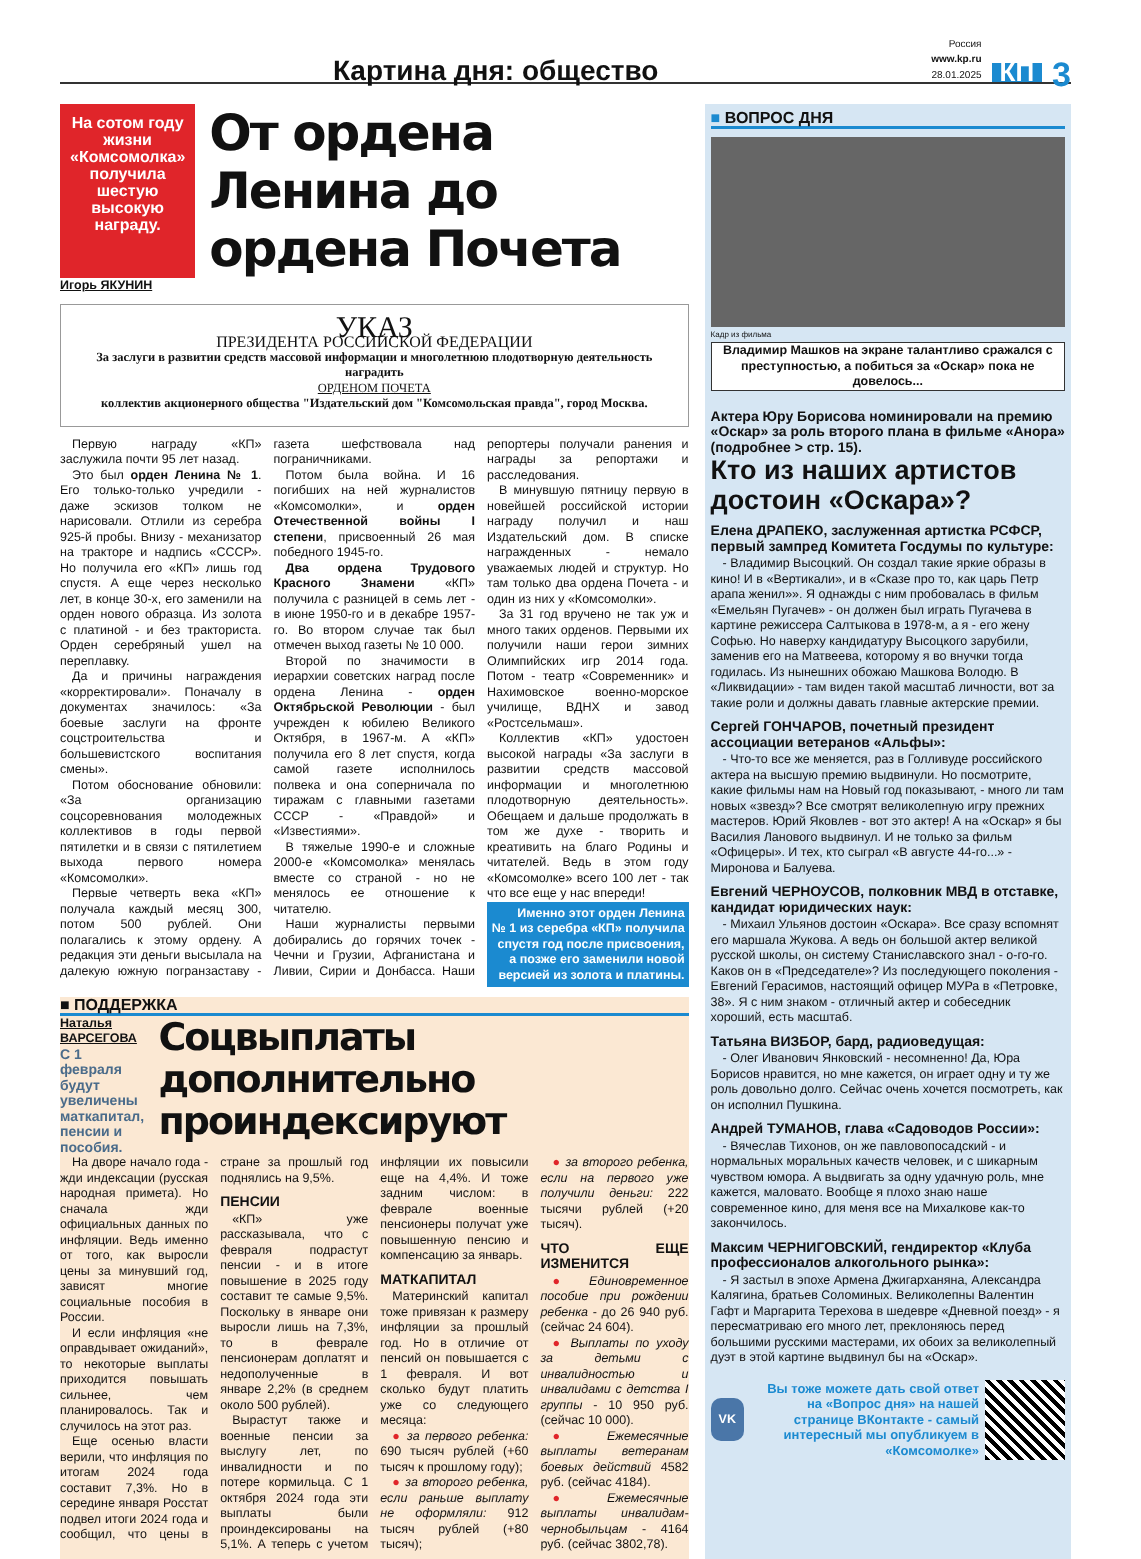Картина дня: общество
Россия
www.kp.ru
28.01.2025
КП
3
На сотом году жизни «Комсомолка» получила шестую высокую награду.
От ордена Ленина до ордена Почета
Игорь ЯКУНИН
УКАЗ
ПРЕЗИДЕНТА РОССИЙСКОЙ ФЕДЕРАЦИИ
За заслуги в развитии средств массовой информации и многолетнюю плодотворную деятельность наградить
ОРДЕНОМ ПОЧЕТА
коллектив акционерного общества "Издательский дом "Комсомольская правда", город Москва.
Первую награду «КП» заслужила почти 95 лет назад.
Это был орден Ленина № 1. Его только-только учредили - даже эскизов толком не нарисовали. Отлили из серебра 925-й пробы. Внизу - механизатор на тракторе и надпись «СССР». Но получила его «КП» лишь год спустя. А еще через несколько лет, в конце 30-х, его заменили на орден нового образца. Из золота с платиной - и без тракториста. Орден серебряный ушел на переплавку.
Да и причины награждения «корректировали». Поначалу в документах значилось: «За боевые заслуги на фронте соцстроительства и большевистского воспитания смены».
Потом обоснование обновили: «За организацию соцсоревнования молодежных коллективов в годы первой пятилетки и в связи с пятилетием выхода первого номера «Комсомолки».
Первые четверть века «КП» получала каждый месяц 300, потом 500 рублей. Они полагались к этому ордену. А редакция эти деньги высылала на далекую южную погранзаставу - газета шефствовала над пограничниками.
Потом была война. И 16 погибших на ней журналистов «Комсомолки», и орден Отечественной войны I степени, присвоенный 26 мая победного 1945-го.
Два ордена Трудового Красного Знамени «КП» получила с разницей в семь лет - в июне 1950-го и в декабре 1957-го. Во втором случае так был отмечен выход газеты № 10 000.
Второй по значимости в иерархии советских наград после ордена Ленина - орден Октябрьской Революции - был учрежден к юбилею Великого Октября, в 1967-м. А «КП» получила его 8 лет спустя, когда самой газете исполнилось полвека и она соперничала по тиражам с главными газетами СССР - «Правдой» и «Известиями».
В тяжелые 1990-е и сложные 2000-е «Комсомолка» менялась вместе со страной - но не менялось ее отношение к читателю.
Наши журналисты первыми добирались до горячих точек - Чечни и Грузии, Афганистана и Ливии, Сирии и Донбасса. Наши репортеры получали ранения и награды за репортажи и расследования.
В минувшую пятницу первую в новейшей российской истории награду получил и наш Издательский дом. В списке награжденных - немало уважаемых людей и структур. Но там только два ордена Почета - и один из них у «Комсомолки».
За 31 год вручено не так уж и много таких орденов. Первыми их получили наши герои зимних Олимпийских игр 2014 года. Потом - театр «Современник» и Нахимовское военно-морское училище, ВДНХ и завод «Ростсельмаш».
Коллектив «КП» удостоен высокой награды «За заслуги в развитии средств массовой информации и многолетнюю плодотворную деятельность». Обещаем и дальше продолжать в том же духе - творить и креативить на благо Родины и читателей. Ведь в этом году «Комсомолке» всего 100 лет - так что все еще у нас впереди!
Именно этот орден Ленина № 1 из серебра «КП» получила спустя год после присвоения, а позже его заменили новой версией из золота и платины.
■ ПОДДЕРЖКА
Наталья ВАРСЕГОВА
С 1 февраля будут увеличены маткапитал, пенсии и пособия.
Соцвыплаты дополнительно проиндексируют
На дворе начало года - жди индексации (русская народная примета). Но сначала жди официальных данных по инфляции. Ведь именно от того, как выросли цены за минувший год, зависят многие социальные пособия в России.
И если инфляция «не оправдывает ожиданий», то некоторые выплаты приходится повышать сильнее, чем планировалось. Так и случилось на этот раз.
Еще осенью власти верили, что инфляция по итогам 2024 года составит 7,3%. Но в середине января Росстат подвел итоги 2024 года и сообщил, что цены в стране за прошлый год поднялись на 9,5%.
ПЕНСИИ
«КП» уже рассказывала, что с февраля подрастут пенсии - и в итоге повышение в 2025 году составит те самые 9,5%. Поскольку в январе они выросли лишь на 7,3%, то в феврале пенсионерам доплатят и недополученные в январе 2,2% (в среднем около 500 рублей).
Вырастут также и военные пенсии за выслугу лет, по инвалидности и по потере кормильца. С 1 октября 2024 года эти выплаты были проиндексированы на 5,1%. А теперь с учетом инфляции их повысили еще на 4,4%. И тоже задним числом: в феврале военные пенсионеры получат уже повышенную пенсию и компенсацию за январь.
МАТКАПИТАЛ
Материнский капитал тоже привязан к размеру инфляции за прошлый год. Но в отличие от пенсий он повышается с 1 февраля. И вот сколько будут платить уже со следующего месяца:
● за первого ребенка: 690 тысяч рублей (+60 тысяч к прошлому году);
● за второго ребенка, если раньше выплату не оформляли: 912 тысяч рублей (+80 тысяч);
● за второго ребенка, если на первого уже получили деньги: 222 тысячи рублей (+20 тысяч).
ЧТО ЕЩЕ ИЗМЕНИТСЯ
● Единовременное пособие при рождении ребенка - до 26 940 руб. (сейчас 24 604).
● Выплаты по уходу за детьми с инвалидностью и инвалидами с детства I группы - 10 950 руб. (сейчас 10 000).
● Ежемесячные выплаты ветеранам боевых действий 4582 руб. (сейчас 4184).
● Ежемесячные выплаты инвалидам-чернобыльцам - 4164 руб. (сейчас 3802,78).
■ ВОПРОС ДНЯ
Кадр из фильма
Владимир Машков на экране талантливо сражался с преступностью, а побиться за «Оскар» пока не довелось...
Актера Юру Борисова номинировали на премию «Оскар» за роль второго плана в фильме «Анора» (подробнее > стр. 15).
Кто из наших артистов достоин «Оскара»?
Елена ДРАПЕКО, заслуженная артистка РСФСР, первый зампред Комитета Госдумы по культуре:
- Владимир Высоцкий. Он создал такие яркие образы в кино! И в «Вертикали», и в «Сказе про то, как царь Петр арапа женил»». Я однажды с ним пробовалась в фильм «Емельян Пугачев» - он должен был играть Пугачева в картине режиссера Салтыкова в 1978-м, а я - его жену Софью. Но наверху кандидатуру Высоцкого зарубили, заменив его на Матвеева, которому я во внучки тогда годилась. Из нынешних обожаю Машкова Володю. В «Ликвидации» - там виден такой масштаб личности, вот за такие роли и должны давать главные актерские премии.
Сергей ГОНЧАРОВ, почетный президент ассоциации ветеранов «Альфы»:
- Что-то все же меняется, раз в Голливуде российского актера на высшую премию выдвинули. Но посмотрите, какие фильмы нам на Новый год показывают, - много ли там новых «звезд»? Все смотрят великолепную игру прежних мастеров. Юрий Яковлев - вот это актер! А на «Оскар» я бы Василия Ланового выдвинул. И не только за фильм «Офицеры». И тех, кто сыграл «В августе 44-го...» - Миронова и Балуева.
Евгений ЧЕРНОУСОВ, полковник МВД в отставке, кандидат юридических наук:
- Михаил Ульянов достоин «Оскара». Все сразу вспомнят его маршала Жукова. А ведь он большой актер великой русской школы, он систему Станиславского знал - о-го-го. Каков он в «Председателе»? Из последующего поколения - Евгений Герасимов, настоящий офицер МУРа в «Петровке, 38». Я с ним знаком - отличный актер и собеседник хороший, есть масштаб.
Татьяна ВИЗБОР, бард, радиоведущая:
- Олег Иванович Янковский - несомненно! Да, Юра Борисов нравится, но мне кажется, он играет одну и ту же роль довольно долго. Сейчас очень хочется посмотреть, как он исполнил Пушкина.
Андрей ТУМАНОВ, глава «Садоводов России»:
- Вячеслав Тихонов, он же павловопосадский - и нормальных моральных качеств человек, и с шикарным чувством юмора. А выдвигать за одну удачную роль, мне кажется, маловато. Вообще я плохо знаю наше современное кино, для меня все на Михалкове как-то закончилось.
Максим ЧЕРНИГОВСКИЙ, гендиректор «Клуба профессионалов алкогольного рынка»:
- Я застыл в эпохе Армена Джигарханяна, Александра Калягина, братьев Соломиных. Великолепны Валентин Гафт и Маргарита Терехова в шедевре «Дневной поезд» - я пересматриваю его много лет, преклоняюсь перед большими русскими мастерами, их обоих за великолепный дуэт в этой картине выдвинул бы на «Оскар».
VK
Вы тоже можете дать свой ответ на «Вопрос дня» на нашей странице ВКонтакте - самый интересный мы опубликуем в «Комсомолке»